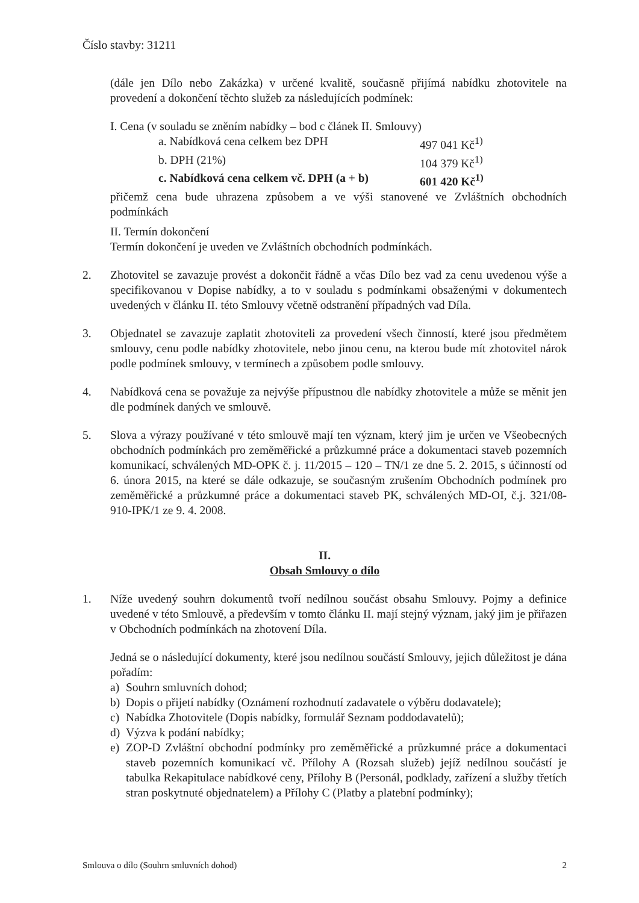Číslo stavby: 31211
(dále jen Dílo nebo Zakázka) v určené kvalitě, současně přijímá nabídku zhotovitele na provedení a dokončení těchto služeb za následujících podmínek:
I. Cena (v souladu se zněním nabídky – bod c článek II. Smlouvy)
a. Nabídková cena celkem bez DPH 497 041 Kč<sup>1)</sup>
b. DPH (21%) 104 379 Kč<sup>1)</sup>
c. Nabídková cena celkem vč. DPH (a + b) 601 420 Kč<sup>1)</sup>
přičemž cena bude uhrazena způsobem a ve výši stanovené ve Zvláštních obchodních podmínkách
II. Termín dokončení
Termín dokončení je uveden ve Zvláštních obchodních podmínkách.
2. Zhotovitel se zavazuje provést a dokončit řádně a včas Dílo bez vad za cenu uvedenou výše a specifikovanou v Dopise nabídky, a to v souladu s podmínkami obsaženými v dokumentech uvedených v článku II. této Smlouvy včetně odstranění případných vad Díla.
3. Objednatel se zavazuje zaplatit zhotoviteli za provedení všech činností, které jsou předmětem smlouvy, cenu podle nabídky zhotovitele, nebo jinou cenu, na kterou bude mít zhotovitel nárok podle podmínek smlouvy, v termínech a způsobem podle smlouvy.
4. Nabídková cena se považuje za nejvýše přípustnou dle nabídky zhotovitele a může se měnit jen dle podmínek daných ve smlouvě.
5. Slova a výrazy používané v této smlouvě mají ten význam, který jim je určen ve Všeobecných obchodních podmínkách pro zeměměřické a průzkumné práce a dokumentaci staveb pozemních komunikací, schválených MD-OPK č. j. 11/2015 – 120 – TN/1 ze dne 5. 2. 2015, s účinností od 6. února 2015, na které se dále odkazuje, se současným zrušením Obchodních podmínek pro zeměměřické a průzkumné práce a dokumentaci staveb PK, schválených MD-OI, č.j. 321/08-910-IPK/1 ze 9. 4. 2008.
II.
Obsah Smlouvy o dílo
1. Níže uvedený souhrn dokumentů tvoří nedílnou součást obsahu Smlouvy. Pojmy a definice uvedené v této Smlouvě, a především v tomto článku II. mají stejný význam, jaký jim je přiřazen v Obchodních podmínkách na zhotovení Díla.
Jedná se o následující dokumenty, které jsou nedílnou součástí Smlouvy, jejich důležitost je dána pořadím:
a) Souhrn smluvních dohod;
b) Dopis o přijetí nabídky (Oznámení rozhodnutí zadavatele o výběru dodavatele);
c) Nabídka Zhotovitele (Dopis nabídky, formulář Seznam poddodavatelů);
d) Výzva k podání nabídky;
e) ZOP-D Zvláštní obchodní podmínky pro zeměměřické a průzkumné práce a dokumentaci staveb pozemních komunikací vč. Přílohy A (Rozsah služeb) jejíž nedílnou součástí je tabulka Rekapitulace nabídkové ceny, Přílohy B (Personál, podklady, zařízení a služby třetích stran poskytnuté objednatelem) a Přílohy C (Platby a platební podmínky);
Smlouva o dílo (Souhrn smluvních dohod) 2